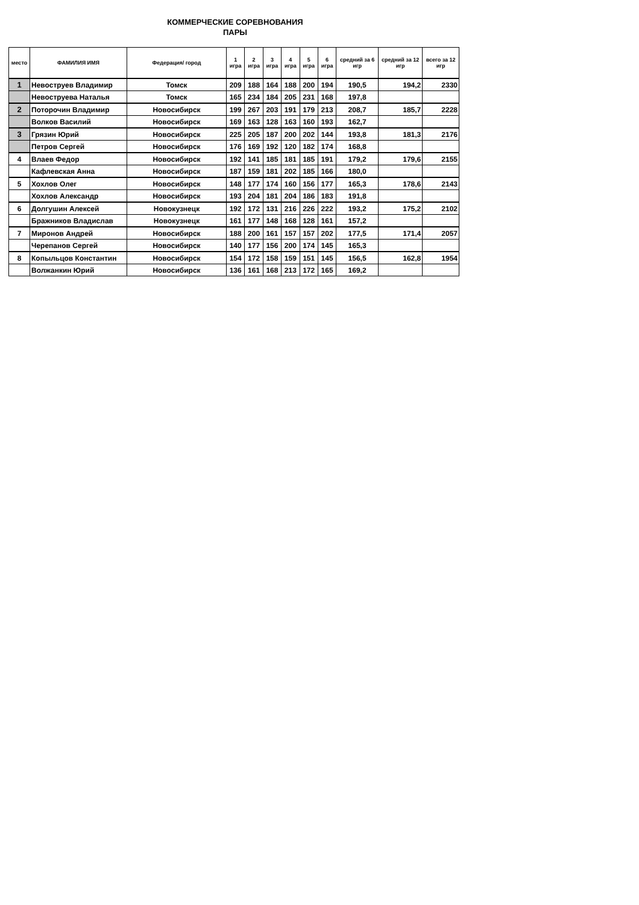КОММЕРЧЕСКИЕ СОРЕВНОВАНИЯ
ПАРЫ
| место | ФАМИЛИЯ ИМЯ | Федерация/ город | 1 игра | 2 игра | 3 игра | 4 игра | 5 игра | 6 игра | средний за 6 игр | средний за 12 игр | всего за 12 игр |
| --- | --- | --- | --- | --- | --- | --- | --- | --- | --- | --- | --- |
| 1 | Невоструев Владимир | Томск | 209 | 188 | 164 | 188 | 200 | 194 | 190,5 | 194,2 | 2330 |
| | Невоструева Наталья | Томск | 165 | 234 | 184 | 205 | 231 | 168 | 197,8 | | |
| 2 | Поторочин Владимир | Новосибирск | 199 | 267 | 203 | 191 | 179 | 213 | 208,7 | 185,7 | 2228 |
| | Волков Василий | Новосибирск | 169 | 163 | 128 | 163 | 160 | 193 | 162,7 | | |
| 3 | Грязин Юрий | Новосибирск | 225 | 205 | 187 | 200 | 202 | 144 | 193,8 | 181,3 | 2176 |
| | Петров Сергей | Новосибирск | 176 | 169 | 192 | 120 | 182 | 174 | 168,8 | | |
| 4 | Влаев Федор | Новосибирск | 192 | 141 | 185 | 181 | 185 | 191 | 179,2 | 179,6 | 2155 |
| | Кафлевская Анна | Новосибирск | 187 | 159 | 181 | 202 | 185 | 166 | 180,0 | | |
| 5 | Хохлов Олег | Новосибирск | 148 | 177 | 174 | 160 | 156 | 177 | 165,3 | 178,6 | 2143 |
| | Хохлов Александр | Новосибирск | 193 | 204 | 181 | 204 | 186 | 183 | 191,8 | | |
| 6 | Долгушин Алексей | Новокузнецк | 192 | 172 | 131 | 216 | 226 | 222 | 193,2 | 175,2 | 2102 |
| | Бражников Владислав | Новокузнецк | 161 | 177 | 148 | 168 | 128 | 161 | 157,2 | | |
| 7 | Миронов Андрей | Новосибирск | 188 | 200 | 161 | 157 | 157 | 202 | 177,5 | 171,4 | 2057 |
| | Черепанов Сергей | Новосибирск | 140 | 177 | 156 | 200 | 174 | 145 | 165,3 | | |
| 8 | Копыльцов Константин | Новосибирск | 154 | 172 | 158 | 159 | 151 | 145 | 156,5 | 162,8 | 1954 |
| | Волжанкин Юрий | Новосибирск | 136 | 161 | 168 | 213 | 172 | 165 | 169,2 | | |